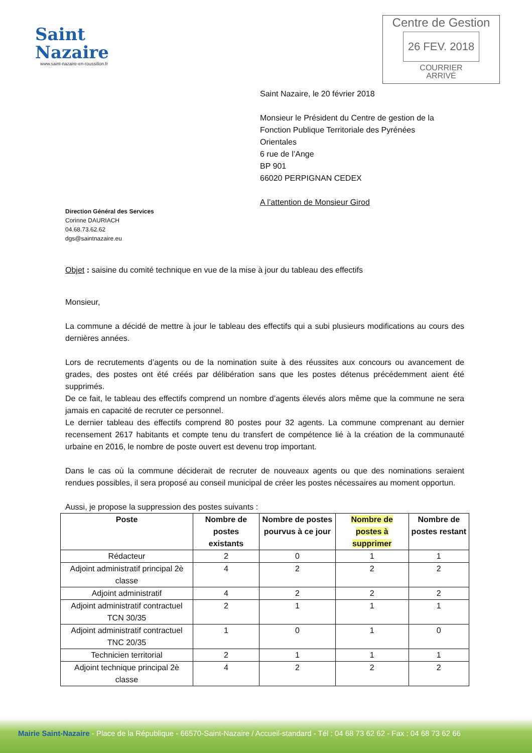Saint
Nazaire
www.saint-nazaire-en-roussillon.fr
Centre de Gestion
26 FEV. 2018
COURRIER
ARRIVÉ
Saint Nazaire, le 20 février 2018
Monsieur le Président du Centre de gestion de la
Fonction Publique Territoriale des Pyrénées
Orientales
6 rue de l’Ange
BP 901
66020 PERPIGNAN CEDEX
A l’attention de Monsieur Girod
Direction Général des Services
Corinne DAURIACH
04.68.73.62.62
dgs@saintnazaire.eu
Objet : saisine du comité technique en vue de la mise à jour du tableau des effectifs
Monsieur,
La commune a décidé de mettre à jour le tableau des effectifs qui a subi plusieurs modifications au cours des dernières années.
Lors de recrutements d’agents ou de la nomination suite à des réussites aux concours ou avancement de grades, des postes ont été créés par délibération sans que les postes détenus précédemment aient été supprimés.
De ce fait, le tableau des effectifs comprend un nombre d’agents élevés alors même que la commune ne sera jamais en capacité de recruter ce personnel.
Le dernier tableau des effectifs comprend 80 postes pour 32 agents. La commune comprenant au dernier recensement 2617 habitants et compte tenu du transfert de compétence lié à la création de la communauté urbaine en 2016, le nombre de poste ouvert est devenu trop important.
Dans le cas où la commune déciderait de recruter de nouveaux agents ou que des nominations seraient rendues possibles, il sera proposé au conseil municipal de créer les postes nécessaires au moment opportun.
Aussi, je propose la suppression des postes suivants :
| Poste | Nombre de postes existants | Nombre de postes pourvus à ce jour | Nombre de postes à supprimer | Nombre de postes restant |
| --- | --- | --- | --- | --- |
| Rédacteur | 2 | 0 | 1 | 1 |
| Adjoint administratif principal 2è classe | 4 | 2 | 2 | 2 |
| Adjoint administratif | 4 | 2 | 2 | 2 |
| Adjoint administratif contractuel TCN 30/35 | 2 | 1 | 1 | 1 |
| Adjoint administratif contractuel TNC 20/35 | 1 | 0 | 1 | 0 |
| Technicien territorial | 2 | 1 | 1 | 1 |
| Adjoint technique principal 2è classe | 4 | 2 | 2 | 2 |
Mairie Saint-Nazaire - Place de la République - 66570-Saint-Nazaire / Accueil-standard - Tél : 04 68 73 62 62 - Fax : 04 68 73 62 66